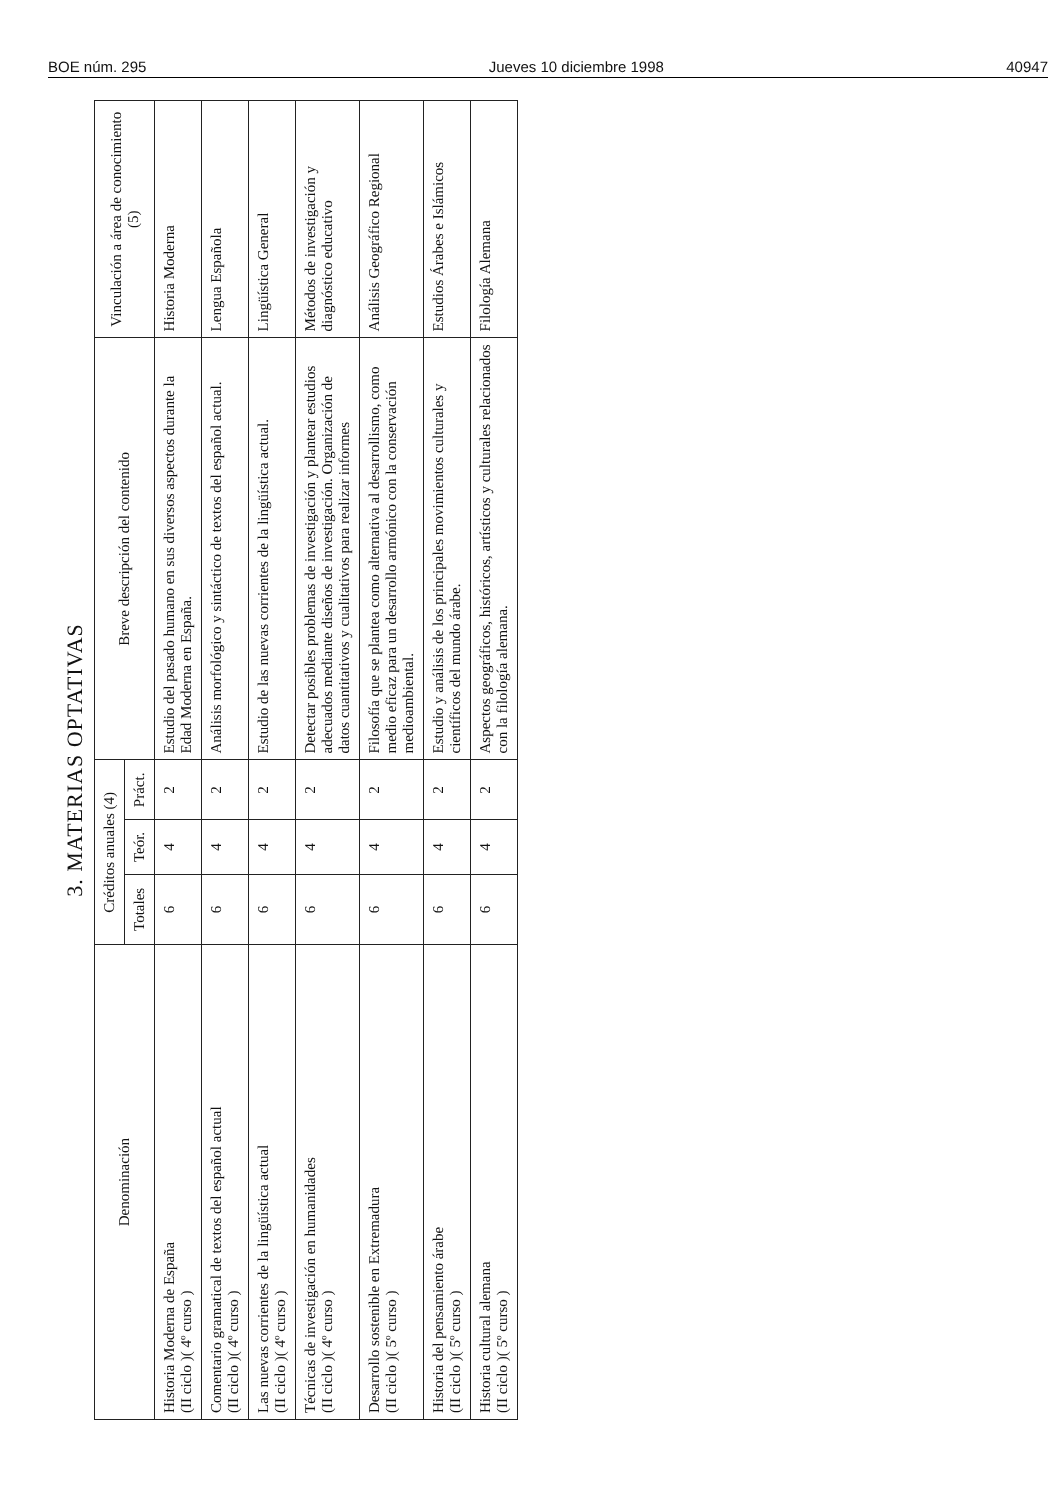BOE núm. 295 Jueves 10 diciembre 1998 40947
3. MATERIAS OPTATIVAS
| Denominación | Créditos anuales (4) | | | Breve descripción del contenido | Vinculación a área de conocimiento (5) |
| --- | --- | --- | --- | --- | --- |
| | Totales | Teór. | Práct. | | |
| Historia Moderna de España (II ciclo )( 4º curso ) | 6 | 4 | 2 | Estudio del pasado humano en sus diversos aspectos durante la Edad Moderna en España. | Historia Moderna |
| Comentario gramatical de textos del español actual (II ciclo )( 4º curso ) | 6 | 4 | 2 | Análisis morfológico y sintáctico de textos del español actual. | Lengua Española |
| Las nuevas corrientes de la lingüística actual (II ciclo )( 4º curso ) | 6 | 4 | 2 | Estudio de las nuevas corrientes de la lingüística actual. | Lingüística General |
| Técnicas de investigación en humanidades (II ciclo )( 4º curso ) | 6 | 4 | 2 | Detectar posibles problemas de investigación y plantear estudios adecuados mediante diseños de investigación. Organización de datos cuantitativos y cualitativos para realizar informes | Métodos de investigación y diagnóstico educativo |
| Desarrollo sostenible en Extremadura (II ciclo )( 5º curso ) | 6 | 4 | 2 | Filosofía que se plantea como alternativa al desarrollismo, como medio eficaz para un desarrollo armónico con la conservación medioambiental. | Análisis Geográfico Regional |
| Historia del pensamiento árabe (II ciclo )( 5º curso ) | 6 | 4 | 2 | Estudio y análisis de los principales movimientos culturales y científicos del mundo árabe. | Estudios Árabes e Islámicos |
| Historia cultural alemana (II ciclo )( 5º curso ) | 6 | 4 | 2 | Aspectos geográficos, históricos, artísticos y culturales relacionados con la filología alemana. | Filología Alemana |